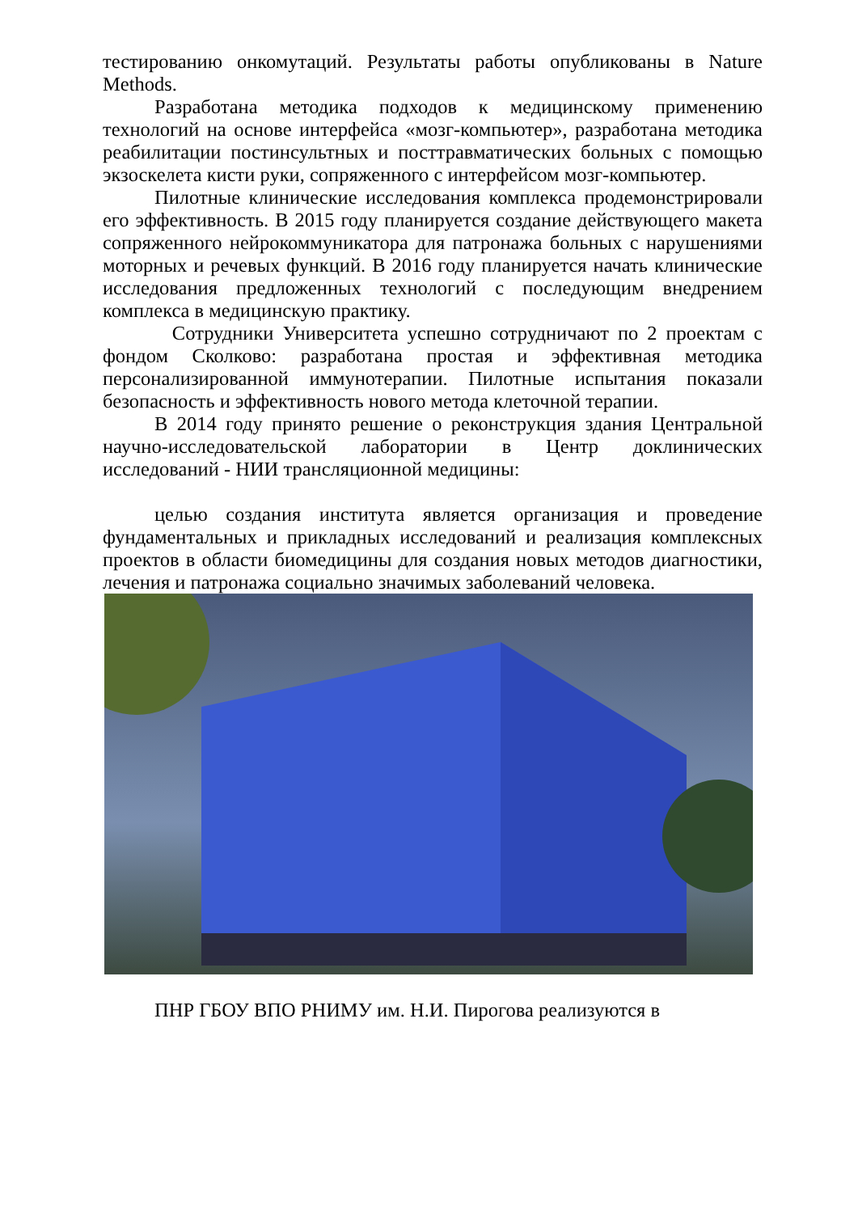тестированию онкомутаций. Результаты работы опубликованы в Nature Methods.
Разработана методика подходов к медицинскому применению технологий на основе интерфейса «мозг-компьютер», разработана методика реабилитации постинсультных и посттравматических больных с помощью экзоскелета кисти руки, сопряженного с интерфейсом мозг-компьютер.
Пилотные клинические исследования комплекса продемонстрировали его эффективность. В 2015 году планируется создание действующего макета сопряженного нейрокоммуникатора для патронажа больных с нарушениями моторных и речевых функций. В 2016 году планируется начать клинические исследования предложенных технологий с последующим внедрением комплекса в медицинскую практику.
Сотрудники Университета успешно сотрудничают по 2 проектам с фондом Сколково: разработана простая и эффективная методика персонализированной иммунотерапии. Пилотные испытания показали безопасность и эффективность нового метода клеточной терапии.
В 2014 году принято решение о реконструкция здания Центральной научно-исследовательской лаборатории в Центр доклинических исследований - НИИ трансляционной медицины:
целью создания института является организация и проведение фундаментальных и прикладных исследований и реализация комплексных проектов в области биомедицины для создания новых методов диагностики, лечения и патронажа социально значимых заболеваний человека.
ПНР ГБОУ ВПО РНИМУ им. Н.И. Пирогова реализуются в